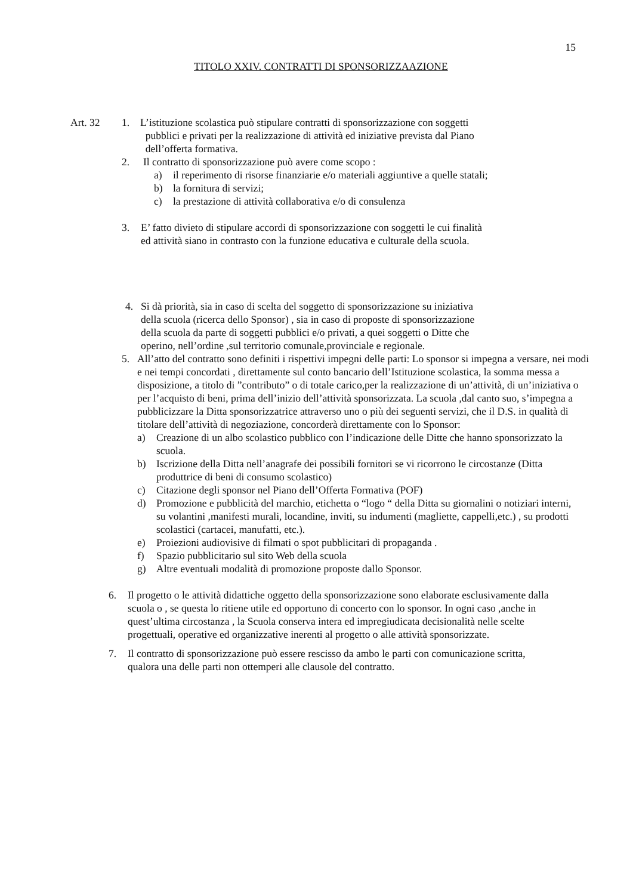15
TITOLO XXIV. CONTRATTI DI SPONSORIZZAAZIONE
Art. 32 1. L’istituzione scolastica può stipulare contratti di sponsorizzazione con soggetti
pubblici e privati per la realizzazione di attività ed iniziative prevista dal Piano
dell’offerta formativa.
2. Il contratto di sponsorizzazione può avere come scopo :
a) il reperimento di risorse finanziarie e/o materiali aggiuntive a quelle statali;
b) la fornitura di servizi;
c) la prestazione di attività collaborativa e/o di consulenza
3. E’ fatto divieto di stipulare accordi di sponsorizzazione con soggetti le cui finalità
ed attività siano in contrasto con la funzione educativa e culturale della scuola.
4. Si dà priorità, sia in caso di scelta del soggetto di sponsorizzazione su iniziativa
della scuola (ricerca dello Sponsor) , sia in caso di proposte di sponsorizzazione
della scuola da parte di soggetti pubblici e/o privati, a quei soggetti o Ditte che
operino, nell’ordine ,sul territorio comunale,provinciale e regionale.
5. All’atto del contratto sono definiti i rispettivi impegni delle parti: Lo sponsor si impegna a versare, nei modi e nei tempi concordati , direttamente sul conto bancario dell’Istituzione scolastica, la somma messa a disposizione, a titolo di ”contributo” o di totale carico,per la realizzazione di un’attività, di un’iniziativa o per l’acquisto di beni, prima dell’inizio dell’attività sponsorizzata. La scuola ,dal canto suo, s’impegna a pubblicizzare la Ditta sponsorizzatrice attraverso uno o più dei seguenti servizi, che il D.S. in qualità di titolare dell’attività di negoziazione, concorderà direttamente con lo Sponsor:
a) Creazione di un albo scolastico pubblico con l’indicazione delle Ditte che hanno sponsorizzato la scuola.
b) Iscrizione della Ditta nell’anagrafe dei possibili fornitori se vi ricorrono le circostanze (Ditta produttrice di beni di consumo scolastico)
c) Citazione degli sponsor nel Piano dell’Offerta Formativa (POF)
d) Promozione e pubblicità del marchio, etichetta o “logo “ della Ditta su giornalini o notiziari interni, su volantini ,manifesti murali, locandine, inviti, su indumenti (magliette, cappelli,etc.) , su prodotti scolastici (cartacei, manufatti, etc.).
e) Proiezioni audiovisive di filmati o spot pubblicitari di propaganda .
f) Spazio pubblicitario sul sito Web della scuola
g) Altre eventuali modalità di promozione proposte dallo Sponsor.
6. Il progetto o le attività didattiche oggetto della sponsorizzazione sono elaborate esclusivamente dalla scuola o , se questa lo ritiene utile ed opportuno di concerto con lo sponsor. In ogni caso ,anche in quest’ultima circostanza , la Scuola conserva intera ed impregiudicata decisionalità nelle scelte progettuali, operative ed organizzative inerenti al progetto o alle attività sponsorizzate.
7. Il contratto di sponsorizzazione può essere rescisso da ambo le parti con comunicazione scritta, qualora una delle parti non ottemperi alle clausole del contratto.